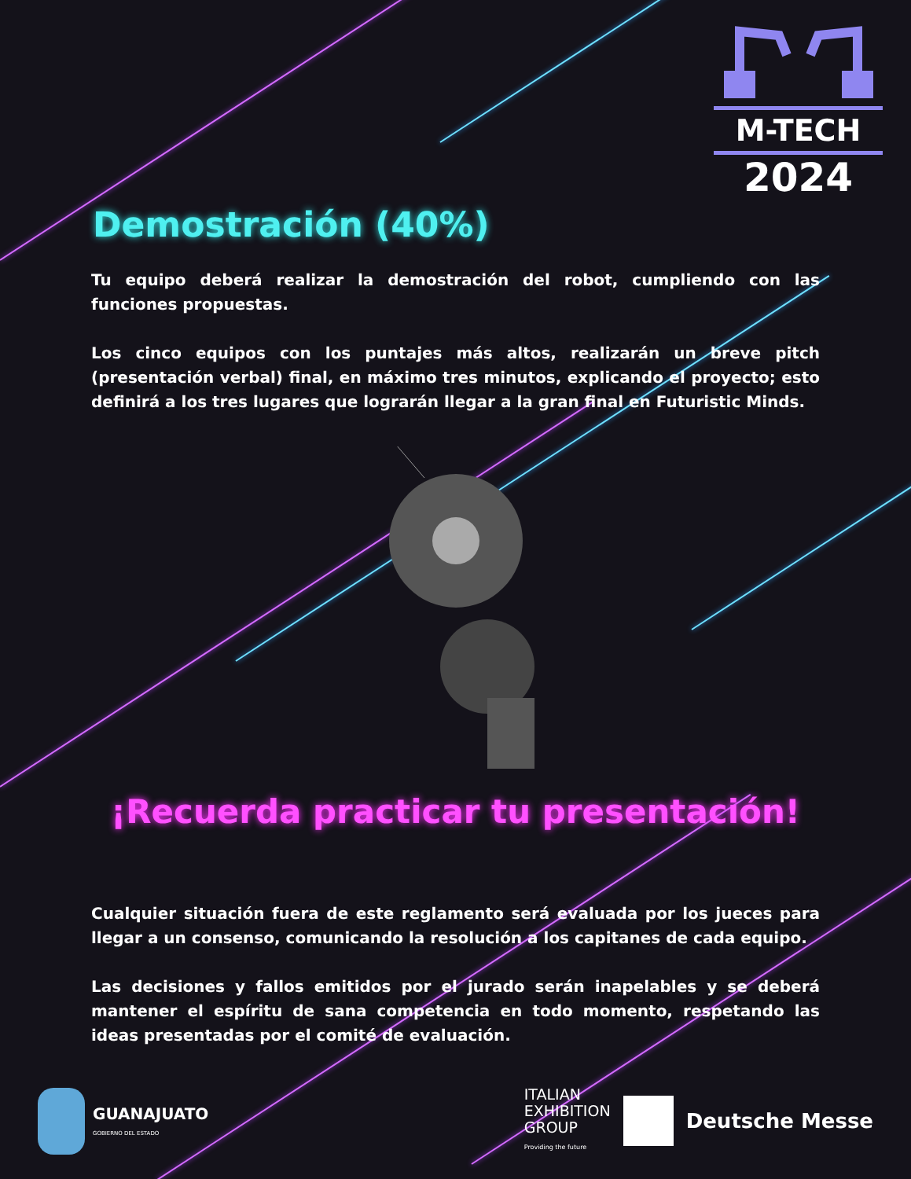M-TECH
2024
Demostración (40%)
Tu equipo deberá realizar la demostración del robot, cumpliendo con las funciones propuestas.
Los cinco equipos con los puntajes más altos, realizarán un breve pitch (presentación verbal) final, en máximo tres minutos, explicando el proyecto; esto definirá a los tres lugares que lograrán llegar a la gran final en Futuristic Minds.
¡Recuerda practicar tu presentación!
Cualquier situación fuera de este reglamento será evaluada por los jueces para llegar a un consenso, comunicando la resolución a los capitanes de cada equipo.
Las decisiones y fallos emitidos por el jurado serán inapelables y se deberá mantener el espíritu de sana competencia en todo momento, respetando las ideas presentadas por el comité de evaluación.
GUANAJUATO
GOBIERNO DEL ESTADO
ITALIAN
EXHIBITION
GROUP
Providing the future
Deutsche Messe